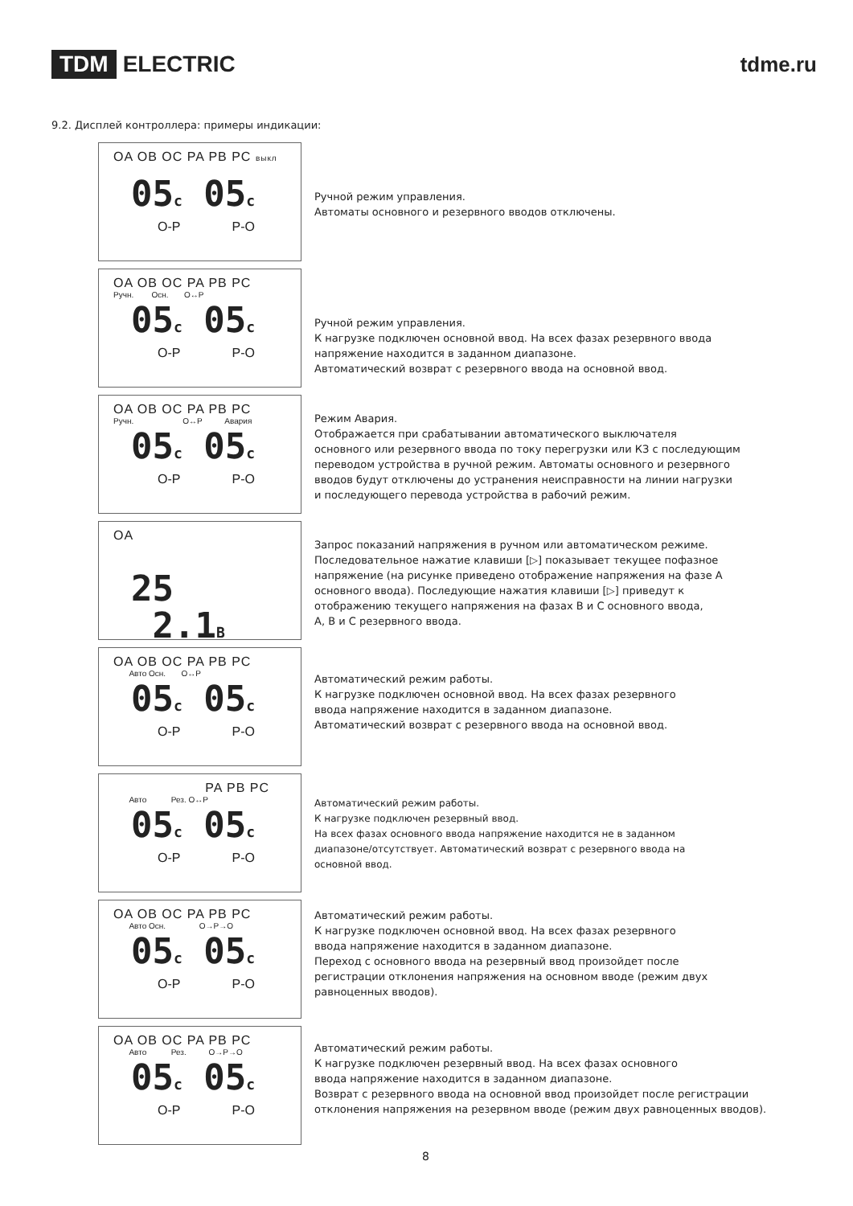TDM ELECTRIC tdme.ru
9.2. Дисплей контроллера: примеры индикации:
OA OB OC PA PB PC выкл
05c 05c
O-P P-O
Ручной режим управления.
Автоматы основного и резервного вводов отключены.
OA OB OC PA PB PC
Ручн. Осн. O↔P
05c 05c
O-P P-O
Ручной режим управления.
К нагрузке подключен основной ввод. На всех фазах резервного ввода
напряжение находится в заданном диапазоне.
Автоматический возврат с резервного ввода на основной ввод.
OA OB OC PA PB PC
Ручн. O↔P Авария
05c 05c
O-P P-O
Режим Авария.
Отображается при срабатывании автоматического выключателя
основного или резервного ввода по току перегрузки или КЗ с последующим
переводом устройства в ручной режим. Автоматы основного и резервного
вводов будут отключены до устранения неисправности на линии нагрузки
и последующего перевода устройства в рабочий режим.
OA
25 2.1B
Запрос показаний напряжения в ручном или автоматическом режиме.
Последовательное нажатие клавиши [▷] показывает текущее пофазное
напряжение (на рисунке приведено отображение напряжения на фазе А
основного ввода). Последующие нажатия клавиши [▷] приведут к
отображению текущего напряжения на фазах В и С основного ввода,
А, В и С резервного ввода.
OA OB OC PA PB PC
Авто Осн. O↔P
05c 05c
O-P P-O
Автоматический режим работы.
К нагрузке подключен основной ввод. На всех фазах резервного
ввода напряжение находится в заданном диапазоне.
Автоматический возврат с резервного ввода на основной ввод.
PA PB PC
Авто Рез. O↔P
05c 05c
O-P P-O
Автоматический режим работы.
К нагрузке подключен резервный ввод.
На всех фазах основного ввода напряжение находится не в заданном
диапазоне/отсутствует. Автоматический возврат с резервного ввода на
основной ввод.
OA OB OC PA PB PC
Авто Осн. O→P→O
05c 05c
O-P P-O
Автоматический режим работы.
К нагрузке подключен основной ввод. На всех фазах резервного
ввода напряжение находится в заданном диапазоне.
Переход с основного ввода на резервный ввод произойдет после
регистрации отклонения напряжения на основном вводе (режим двух
равноценных вводов).
OA OB OC PA PB PC
Авто Рез. O→P→O
05c 05c
O-P P-O
Автоматический режим работы.
К нагрузке подключен резервный ввод. На всех фазах основного
ввода напряжение находится в заданном диапазоне.
Возврат с резервного ввода на основной ввод произойдет после регистрации
отклонения напряжения на резервном вводе (режим двух равноценных вводов).
8